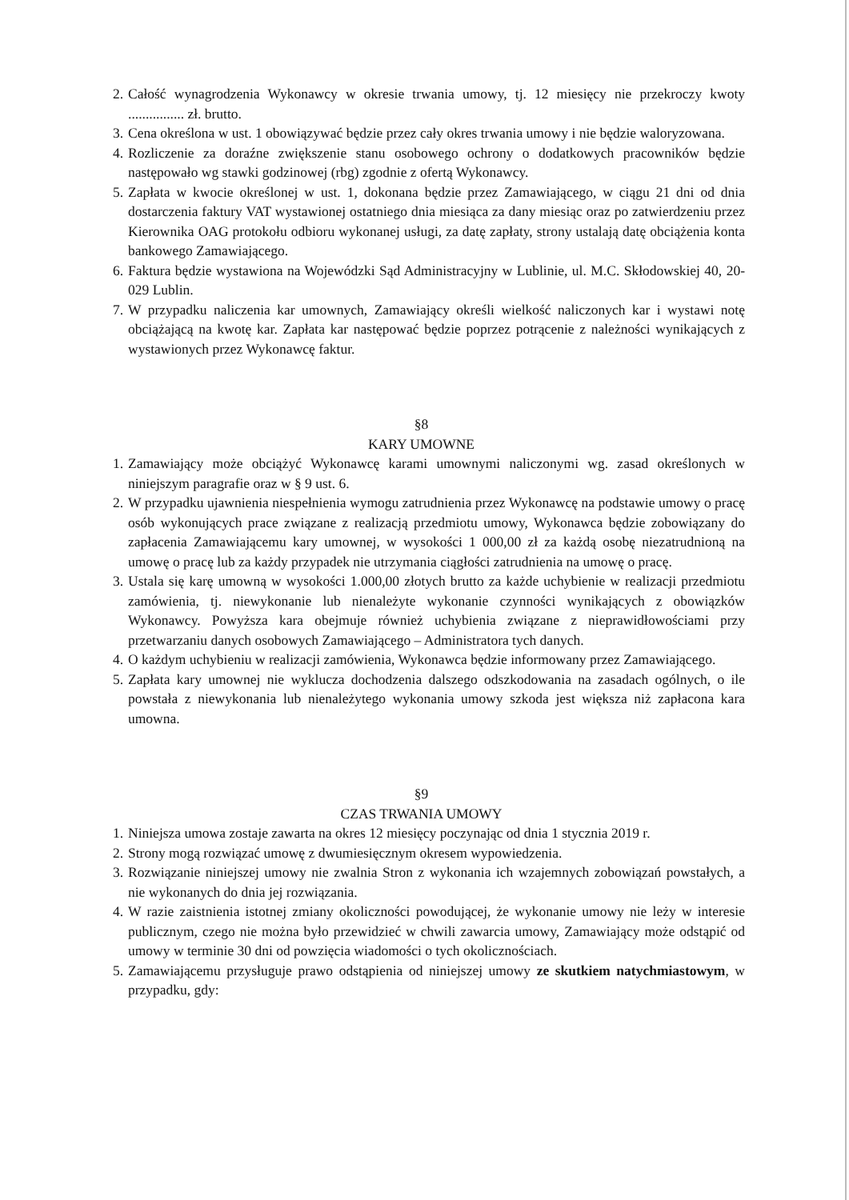2. Całość wynagrodzenia Wykonawcy w okresie trwania umowy, tj. 12 miesięcy nie przekroczy kwoty ................ zł. brutto.
3. Cena określona w ust. 1 obowiązywać będzie przez cały okres trwania umowy i nie będzie waloryzowana.
4. Rozliczenie za doraźne zwiększenie stanu osobowego ochrony o dodatkowych pracowników będzie następowało wg stawki godzinowej (rbg) zgodnie z ofertą Wykonawcy.
5. Zapłata w kwocie określonej w ust. 1, dokonana będzie przez Zamawiającego, w ciągu 21 dni od dnia dostarczenia faktury VAT wystawionej ostatniego dnia miesiąca za dany miesiąc oraz po zatwierdzeniu przez Kierownika OAG protokołu odbioru wykonanej usługi, za datę zapłaty, strony ustalają datę obciążenia konta bankowego Zamawiającego.
6. Faktura będzie wystawiona na Wojewódzki Sąd Administracyjny w Lublinie, ul. M.C. Skłodowskiej 40, 20-029 Lublin.
7. W przypadku naliczenia kar umownych, Zamawiający określi wielkość naliczonych kar i wystawi notę obciążającą na kwotę kar. Zapłata kar następować będzie poprzez potrącenie z należności wynikających z wystawionych przez Wykonawcę faktur.
§8
KARY UMOWNE
1. Zamawiający może obciążyć Wykonawcę karami umownymi naliczonymi wg. zasad określonych w niniejszym paragrafie oraz w § 9 ust. 6.
2. W przypadku ujawnienia niespełnienia wymogu zatrudnienia przez Wykonawcę na podstawie umowy o pracę osób wykonujących prace związane z realizacją przedmiotu umowy, Wykonawca będzie zobowiązany do zapłacenia Zamawiającemu kary umownej, w wysokości 1 000,00 zł za każdą osobę niezatrudnioną na umowę o pracę lub za każdy przypadek nie utrzymania ciągłości zatrudnienia na umowę o pracę.
3. Ustala się karę umowną w wysokości 1.000,00 złotych brutto za każde uchybienie w realizacji przedmiotu zamówienia, tj. niewykonanie lub nienależyte wykonanie czynności wynikających z obowiązków Wykonawcy. Powyższa kara obejmuje również uchybienia związane z nieprawidłowościami przy przetwarzaniu danych osobowych Zamawiającego – Administratora tych danych.
4. O każdym uchybieniu w realizacji zamówienia, Wykonawca będzie informowany przez Zamawiającego.
5. Zapłata kary umownej nie wyklucza dochodzenia dalszego odszkodowania na zasadach ogólnych, o ile powstała z niewykonania lub nienależytego wykonania umowy szkoda jest większa niż zapłacona kara umowna.
§9
CZAS TRWANIA UMOWY
1. Niniejsza umowa zostaje zawarta na okres 12 miesięcy poczynając od dnia 1 stycznia 2019 r.
2. Strony mogą rozwiązać umowę z dwumiesięcznym okresem wypowiedzenia.
3. Rozwiązanie niniejszej umowy nie zwalnia Stron z wykonania ich wzajemnych zobowiązań powstałych, a nie wykonanych do dnia jej rozwiązania.
4. W razie zaistnienia istotnej zmiany okoliczności powodującej, że wykonanie umowy nie leży w interesie publicznym, czego nie można było przewidzieć w chwili zawarcia umowy, Zamawiający może odstąpić od umowy w terminie 30 dni od powzięcia wiadomości o tych okolicznościach.
5. Zamawiającemu przysługuje prawo odstąpienia od niniejszej umowy ze skutkiem natychmiastowym, w przypadku, gdy: